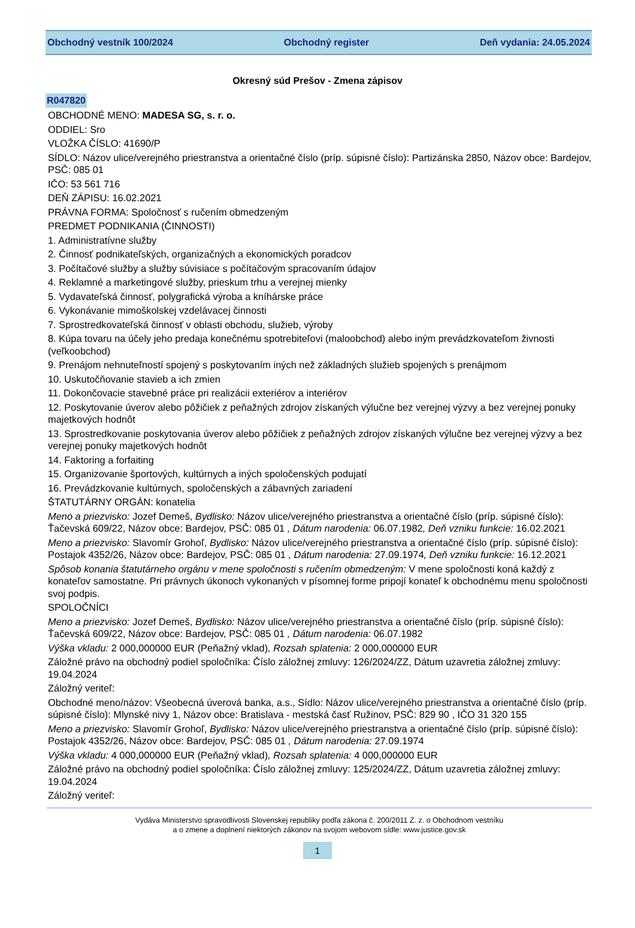Obchodný vestník 100/2024 Obchodný register Deň vydania: 24.05.2024
Okresný súd Prešov - Zmena zápisov
R047820
OBCHODNÉ MENO: MADESA SG, s. r. o.
ODDIEL: Sro
VLOŽKA ČÍSLO: 41690/P
SÍDLO: Názov ulice/verejného priestranstva a orientačné číslo (príp. súpisné číslo): Partizánska 2850, Názov obce: Bardejov, PSČ: 085 01
IČO: 53 561 716
DEŇ ZÁPISU: 16.02.2021
PRÁVNA FORMA: Spoločnosť s ručením obmedzeným
PREDMET PODNIKANIA (ČINNOSTI)
1. Administratívne služby
2. Činnosť podnikateľských, organizačných a ekonomických poradcov
3. Počítačové služby a služby súvisiace s počítačovým spracovaním údajov
4. Reklamné a marketingové služby, prieskum trhu a verejnej mienky
5. Vydavateľská činnosť, polygrafická výroba a kníhárske práce
6. Vykonávanie mimoškolskej vzdelávacej činnosti
7. Sprostredkovateľská činnosť v oblasti obchodu, služieb, výroby
8. Kúpa tovaru na účely jeho predaja konečnému spotrebiteľovi (maloobchod) alebo iným prevádzkovateľom živnosti (veľkoobchod)
9. Prenájom nehnuteľností spojený s poskytovaním iných než základných služieb spojených s prenájmom
10. Uskutočňovanie stavieb a ich zmien
11. Dokončovacie stavebné práce pri realizácii exteriérov a interiérov
12. Poskytovanie úverov alebo pôžičiek z peňažných zdrojov získaných výlučne bez verejnej výzvy a bez verejnej ponuky majetkových hodnôt
13. Sprostredkovanie poskytovania úverov alebo pôžičiek z peňažných zdrojov získaných výlučne bez verejnej výzvy a bez verejnej ponuky majetkových hodnôt
14. Faktoring a forfaiting
15. Organizovanie športových, kultúrnych a iných spoločenských podujatí
16. Prevádzkovanie kultúrnych, spoločenských a zábavných zariadení
ŠTATUTÁRNY ORGÁN: konatelia
Meno a priezvisko: Jozef Demeš, Bydlisko: Názov ulice/verejného priestranstva a orientačné číslo (príp. súpisné číslo): Ťačevská 609/22, Názov obce: Bardejov, PSČ: 085 01 , Dátum narodenia: 06.07.1982, Deň vzniku funkcie: 16.02.2021
Meno a priezvisko: Slavomír Grohoľ, Bydlisko: Názov ulice/verejného priestranstva a orientačné číslo (príp. súpisné číslo): Postajok 4352/26, Názov obce: Bardejov, PSČ: 085 01 , Dátum narodenia: 27.09.1974, Deň vzniku funkcie: 16.12.2021
Spôsob konania štatutárneho orgánu v mene spoločnosti s ručením obmedzeným: V mene spoločnosti koná každý z konateľov samostatne. Pri právnych úkonoch vykonaných v písomnej forme pripojí konateľ k obchodnému menu spoločnosti svoj podpis.
SPOLOČNÍCI
Meno a priezvisko: Jozef Demeš, Bydlisko: Názov ulice/verejného priestranstva a orientačné číslo (príp. súpisné číslo): Ťačevská 609/22, Názov obce: Bardejov, PSČ: 085 01 , Dátum narodenia: 06.07.1982
Výška vkladu: 2 000,000000 EUR (Peňažný vklad), Rozsah splatenia: 2 000,000000 EUR
Záložné právo na obchodný podiel spoločníka: Číslo záložnej zmluvy: 126/2024/ZZ, Dátum uzavretia záložnej zmluvy: 19.04.2024
Záložný veriteľ:
Obchodné meno/názov: Všeobecná úverová banka, a.s., Sídlo: Názov ulice/verejného priestranstva a orientačné číslo (príp. súpisné číslo): Mlynské nivy 1, Názov obce: Bratislava - mestská časť Ružinov, PSČ: 829 90 , IČO 31 320 155
Meno a priezvisko: Slavomír Grohoľ, Bydlisko: Názov ulice/verejného priestranstva a orientačné číslo (príp. súpisné číslo): Postajok 4352/26, Názov obce: Bardejov, PSČ: 085 01 , Dátum narodenia: 27.09.1974
Výška vkladu: 4 000,000000 EUR (Peňažný vklad), Rozsah splatenia: 4 000,000000 EUR
Záložné právo na obchodný podiel spoločníka: Číslo záložnej zmluvy: 125/2024/ZZ, Dátum uzavretia záložnej zmluvy: 19.04.2024
Záložný veriteľ:
Vydáva Ministerstvo spravodlivosti Slovenskej republiky podľa zákona č. 200/2011 Z. z. o Obchodnom vestníku
a o zmene a doplnení niektorých zákonov na svojom webovom sídle: www.justice.gov.sk
1